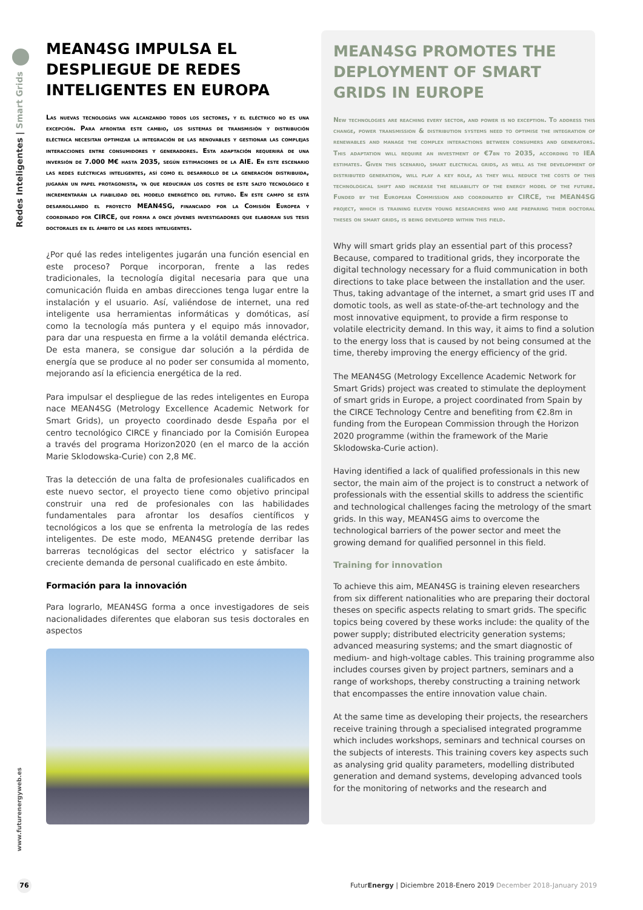Redes Inteligentes | Smart Grids
www.futurenergyweb.es
MEAN4SG IMPULSA EL DESPLIEGUE DE REDES INTELIGENTES EN EUROPA
Las nuevas tecnologías van alcanzando todos los sectores, y el eléctrico no es una excepción. Para afrontar este cambio, los sistemas de transmisión y distribución eléctrica necesitan optimizar la integración de las renovables y gestionar las complejas interacciones entre consumidores y generadores. Esta adaptación requerirá de una inversión de 7.000 M€ hasta 2035, según estimaciones de la AIE. En este escenario las redes eléctricas inteligentes, así como el desarrollo de la generación distribuida, jugarán un papel protagonista, ya que reducirán los costes de este salto tecnológico e incrementarán la fiabilidad del modelo energético del futuro. En este campo se está desarrollando el proyecto MEAN4SG, financiado por la Comisión Europea y coordinado por CIRCE, que forma a once jóvenes investigadores que elaboran sus tesis doctorales en el ámbito de las redes inteligentes.
¿Por qué las redes inteligentes jugarán una función esencial en este proceso? Porque incorporan, frente a las redes tradicionales, la tecnología digital necesaria para que una comunicación fluida en ambas direcciones tenga lugar entre la instalación y el usuario. Así, valiéndose de internet, una red inteligente usa herramientas informáticas y domóticas, así como la tecnología más puntera y el equipo más innovador, para dar una respuesta en firme a la volátil demanda eléctrica. De esta manera, se consigue dar solución a la pérdida de energía que se produce al no poder ser consumida al momento, mejorando así la eficiencia energética de la red.
Para impulsar el despliegue de las redes inteligentes en Europa nace MEAN4SG (Metrology Excellence Academic Network for Smart Grids), un proyecto coordinado desde España por el centro tecnológico CIRCE y financiado por la Comisión Europea a través del programa Horizon2020 (en el marco de la acción Marie Sklodowska-Curie) con 2,8 M€.
Tras la detección de una falta de profesionales cualificados en este nuevo sector, el proyecto tiene como objetivo principal construir una red de profesionales con las habilidades fundamentales para afrontar los desafíos científicos y tecnológicos a los que se enfrenta la metrología de las redes inteligentes. De este modo, MEAN4SG pretende derribar las barreras tecnológicas del sector eléctrico y satisfacer la creciente demanda de personal cualificado en este ámbito.
Formación para la innovación
Para lograrlo, MEAN4SG forma a once investigadores de seis nacionalidades diferentes que elaboran sus tesis doctorales en aspectos
MEAN4SG PROMOTES THE DEPLOYMENT OF SMART GRIDS IN EUROPE
New technologies are reaching every sector, and power is no exception. To address this change, power transmission & distribution systems need to optimise the integration of renewables and manage the complex interactions between consumers and generators. This adaptation will require an investment of €7bn to 2035, according to IEA estimates. Given this scenario, smart electrical grids, as well as the development of distributed generation, will play a key role, as they will reduce the costs of this technological shift and increase the reliability of the energy model of the future. Funded by the European Commission and coordinated by CIRCE, the MEAN4SG project, which is training eleven young researchers who are preparing their doctoral theses on smart grids, is being developed within this field.
Why will smart grids play an essential part of this process? Because, compared to traditional grids, they incorporate the digital technology necessary for a fluid communication in both directions to take place between the installation and the user. Thus, taking advantage of the internet, a smart grid uses IT and domotic tools, as well as state-of-the-art technology and the most innovative equipment, to provide a firm response to volatile electricity demand. In this way, it aims to find a solution to the energy loss that is caused by not being consumed at the time, thereby improving the energy efficiency of the grid.
The MEAN4SG (Metrology Excellence Academic Network for Smart Grids) project was created to stimulate the deployment of smart grids in Europe, a project coordinated from Spain by the CIRCE Technology Centre and benefiting from €2.8m in funding from the European Commission through the Horizon 2020 programme (within the framework of the Marie Sklodowska-Curie action).
Having identified a lack of qualified professionals in this new sector, the main aim of the project is to construct a network of professionals with the essential skills to address the scientific and technological challenges facing the metrology of the smart grids. In this way, MEAN4SG aims to overcome the technological barriers of the power sector and meet the growing demand for qualified personnel in this field.
Training for innovation
To achieve this aim, MEAN4SG is training eleven researchers from six different nationalities who are preparing their doctoral theses on specific aspects relating to smart grids. The specific topics being covered by these works include: the quality of the power supply; distributed electricity generation systems; advanced measuring systems; and the smart diagnostic of medium- and high-voltage cables. This training programme also includes courses given by project partners, seminars and a range of workshops, thereby constructing a training network that encompasses the entire innovation value chain.
At the same time as developing their projects, the researchers receive training through a specialised integrated programme which includes workshops, seminars and technical courses on the subjects of interests. This training covers key aspects such as analysing grid quality parameters, modelling distributed generation and demand systems, developing advanced tools for the monitoring of networks and the research and
76
FuturEnergy | Diciembre 2018-Enero 2019 December 2018-January 2019